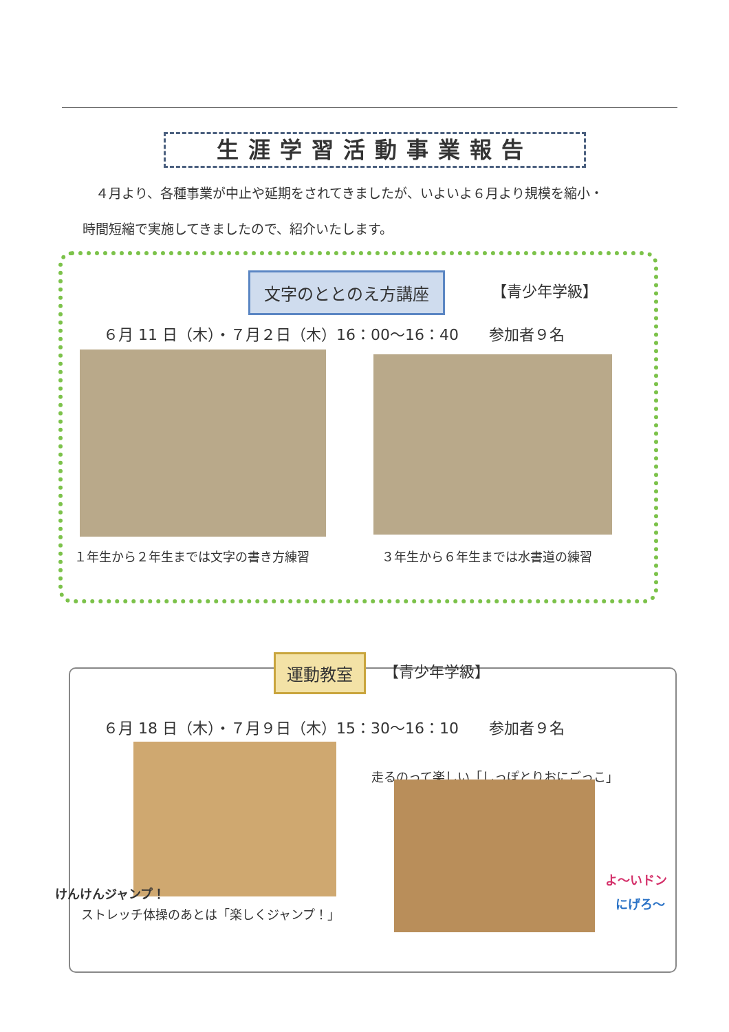生涯学習活動事業報告
　４月より、各種事業が中止や延期をされてきましたが、いよいよ６月より規模を縮小・
時間短縮で実施してきましたので、紹介いたします。
文字のととのえ方講座 【青少年学級】
６月 11 日（木）・７月２日（木）16：00〜16：40　　参加者９名
１年生から２年生までは文字の書き方練習
３年生から６年生までは水書道の練習
運動教室 【青少年学級】
６月 18 日（木）・７月９日（木）15：30〜16：10　　参加者９名
走るのって楽しい「しっぽとりおにごっこ」
けんけんジャンプ！
よ〜いドン
にげろ〜
ストレッチ体操のあとは「楽しくジャンプ！」